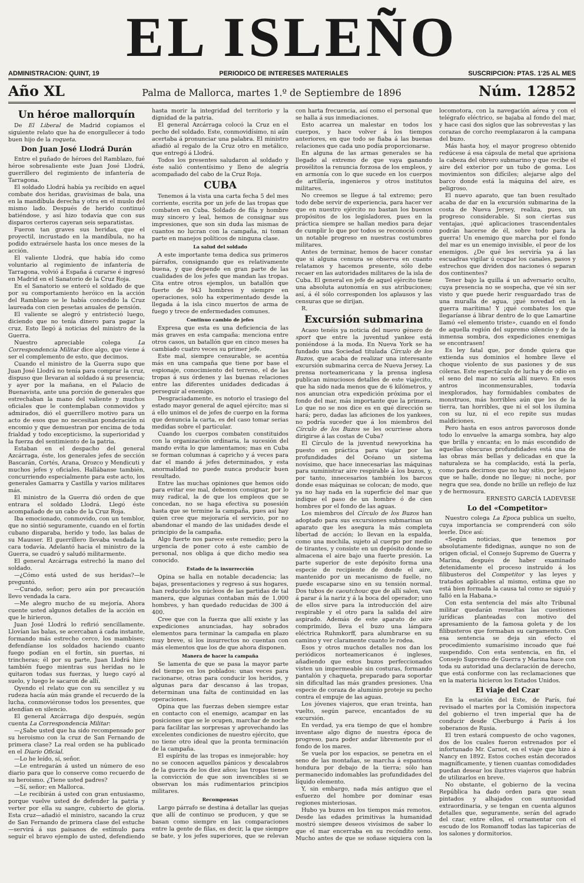EL ISLEÑO
ADMINISTRACION: QUINT, 19 PERIODICO DE INTERESES MATERIALES SUSCRIPCION: PTAS. 1'25 AL MES
Año XL Palma de Mallorca, martes 1.º de Septiembre de 1896 Núm. 12852
Un héroe mallorquín
De El Liberal de Madrid copiamos el siguiente relato que ha de enorgullecer á todo buen hijo de la roqueta.
Don Juan José Llodrá Durán
Entre el puñado de héroes del Ramblazo, fué héroe sobresaliente este Juan José Llodrá, guerrillero del regimiento de infantería de Tarragona.
El soldado Llodrá había ya recibido en aquel combate dos heridas, gravísimas de bala, una en la mandíbula derecha y otra en el muslo del mismo lado. Después de herido continuó batiéndose, y así hizo todavía que con sus disparos certeros cayeran seis separatistas.
Fueron tan graves sus heridas, que el proyectil, incrustado en la mandíbula, no ha podido extraérsele hasta los once meses de la acción.
El valiente Llodrá, que había ido como voluntario al regimiento de infantería de Tarragona, volvió á España á curarse é ingresó en Madrid en el Sanatorio de la Cruz Roja.
En el Sanatorio se enteró el soldado de que por su comportamiento heróico en la acción del Ramblazo se le había concedido la Cruz laureada con cien pesetas anuales de pensión.
El valiente se alegró y entristeció luego, diciendo que no tenía dinero para pagar la cruz. Esto llegó á noticias del ministro de la Guerra.
Nuestro apreciable colega La Correspondencia Militar dice algo, que viene á ser el complemento de esto, que decimos.
Cuando el ministro de la Guerra supo que Juan José Llodrá no tenía para comprar la cruz, dispuso que llevaran al soldado á su presencia; y ayer por la mañana, en el Palacio de Buenavista, ante una porción de generales que estrechaban la mano del valiente y muchos oficiales que le contemplaban conmovidos y admirados, dió el guerrillero motivo para un acto de esos que no necesitan ponderación ni encomio y que demuestran por encima de toda frialdad y todo excepticismo, la superioridad y la fuerza del sentimiento de la patria.
Estaban en el despacho del general Azcárraga, éste, los generales jefes de sección Bascarán, Cortés, Arana, Orozco y Mendicuti y muchos jefes y oficiales. Hallábanse también, concurriendo especialmente para este acto, los generales Gamarra y Castilla y varios militares más.
El ministro de la Guerra dió orden de que entrara el soldado Llodrá. Llegó éste acompañado de un cabo de la Cruz Roja.
Iba emocionado, conmovido, con un temblor, que no sintió seguramente, cuando en el fortín cubano disparaba, herido y todo, las balas de su Mausser. El guerrillero llevaba vendada la cara todavía. Adelantó hacia el ministro de la Guerra, se cuadró y saludó militarmente.
El general Azcárraga estrechó la mano del soldado.
—¿Cómo está usted de sus heridas?—le preguntó.
—Curado, señor; pero aún por precaución llevo vendada la cara.
—Me alegro mucho de su mejoría. Ahora cuente usted algunos detalles de la acción en que le hirieron.
Juan José Llodrá lo refirió sencillamente. Llovían las balas, se acercaban á cada instante, formando más estrecho cerco, los mambises; defendíanse los soldados haciendo cuanto fuego podían en el fortín, sin puertas, ni trincheras; él por su parte, Juan Llodrá hizo también fuego mientras sus heridas no le quitaron todas sus fuerzas, y luego cayó al suelo, y luego le sacaron de allí.
Oyendo el relato que con su sencillez y su rudeza hacía aún más grande el recuerdo de la lucha, conmoviéronse todos los presentes, que atendían en silencio.
El general Azcárraga dijo después, según cuenta La Correspondencia Militar:
—¿Sabe usted que ha sido recompensado por su heroismo con la cruz de San Fernando de primera clase? La real orden se ha publicado en el Diario Oficial.
—Lo he leído, sí, señor.
—Le entregarán á usted un número de eso diario para que lo conserve como recuerdo de su heroismo. ¿Tiene usted padres?
—Sí, señor; en Mallorca.
—Le recibirán á usted con gran entusiasmo, porque vuelve usted de defender la patria y verter por ella su sangre, cubierto de gloria. Esta cruz—añadió el ministro, sacando la cruz de San Fernando de primera clase del estuche—servirá á sus paisanos de estímulo para seguir el bravo ejemplo de usted, defendiendo hasta morir la integridad del territorio y la dignidad de la patria.
El general Azcárraga colocó la Cruz en el pecho del soldado. Este, conmovidísimo, ni aún acertaba á pronunciar una palabra. El ministro añadió al regalo de la Cruz otro en metálico, que entregó á Llodrá.
Todos los presentes saludaron al soldado y éste salió contentísimo y lleno de alegría acompañado del cabo de la Cruz Roja.
CUBA
Tenemos á la vista una carta fecha 5 del mes corriente, escrita por un jefe de las tropas que combaten en Cuba. Soldado de fila y hombre muy sincero y leal, hemos de consignar sus impresiones, que son sin duda las mismas de cuantos no lucran con la campaña, ni toman parte en manejos políticos de ninguna clase.
La salud del soldado
A este importante tema dedica sus primeros párrafos, consignando que es relativamente buena, y que depende en gran parte de las cualidades de los jefes que mandan las tropas. Cita entre otros ejemplos, un batallón que fuerte de 943 hombres y siempre en operaciones, solo ha experimentado desde la llegada á la isla cinco muertos de arma de fuego y trece de enfermedades comunes.
Continuo cambio de jefes
Expresa que esta es una deficiencia de las más graves en esta campaña: menciona entre otros casos, un batallón que en cinco meses ha cambiado cuatro veces su primer jefe.
Este mal, siempre censurable, se acentúa más en una campaña que tiene por base el espionaje, conocimiento del terreno, el de las tropas á sus órdenes y las buenas relaciones entre las diferentes unidades dedicadas á perseguir al enemigo.
Desgraciadamente, es notorio el trasiego del estado mayor general de aquel ejército; mas si á ello unimos el de jefes de cuerpo en la forma que denuncia la carta, es del caso tomar serias medidas sobre el particular.
Cuando los cuerpos combaten constituidos con la organización ordinaria, la sucesión del mando evita lo que lamentamos; mas en Cuba se forman columnas á capricho y á veces para dar el mando á jefes determinados, y esta anormalidad no puede nunca producir buen resultado.
Entre las muchas opiniones que hemos oido para evitar ese mal, debemos consignar, por lo muy radical, la de que los empleos que se concedan, no se haga efectiva su posesión hasta que se termine la campaña, pues así hay quien cree que mejoraría el servicio, por no abandonar el mando de las unidades desde el principio de la campaña.
Algo fuerte nos parece este remedio; pero la urgencia de poner coto á este cambio de personal, nos obliga á que dicho medio sea conocido.
Estado de la insurrección
Opina se halla en notable decadencia; las bajas, presentaciones y regreso á sus hogares, han reducido los núcleos de las partidas de tal manera, que algunas contaban más de 1.000 hombres, y han quedado reducidas de 300 á 400.
Cree que con la fuerza que allí existe y las expediciones anunciadas, hay sobrados elementos para terminar la campaña en plazo muy breve, si los insurrectos no cuentan con más elementos que los de que ahora disponen.
Manera de hacer la campaña
Se lamenta de que se pasa la mayor parte del tiempo en los poblados: unas veces para racionarse, otras para conducir los heridos, y algunas para dar descanso á las tropas, determinan una falta de continuidad en las operaciones.
Opina que las fuerzas deben siempre estar en contacto con el enemigo, acampar en las posiciones que se le ocupen, marchar de noche para facilitar las sorpresas y aprovechando las excelentes condiciones de nuestro ejército, que no tiene otro ideal que la pronta terminación de la campaña.
El espíritu de las tropas es inmejorable: hoy no se conocen aquellos pánicos y descalabros de la guerra de los diez años; las tropas tienen la convicción de que son invencibles si se observan los más rudimentarios principios militares.
Recompensas
Largo párrafo se destina á detallar las quejas que allí de continuo se producen, y que se basan como siempre en las comparaciones entre la gente de filas, es decir, la que siempre se bate, y los jefes superiores, que se relevan con harta frecuencia, así como el personal que se halla á sus inmediaciones.
Esto acarrea un malestar en todos los cuerpos, y hace volver á los tiempos anteriores, en que todo se fiaba á las buenas relaciones que cada uno podía proporcionarse.
En alguna de las armas generales se ha llegado al extremo de que vaya ganando prosélitos la renuncia forzosa de los empleos, y en armonía con lo que sucede en los cuerpos de artillería, ingenieros y otros institutos militares.
No creemos se llegue á tal extremo; pero todo debe servir de experiencia, para hacer ver que en nuestro ejército no bastan los buenos propósitos de los legisladores, pues en la práctica siempre se hallan medios para dejar de cumplir lo que por todos se reconoció como un notable progreso en nuestras costumbres militares.
Antes de terminar, hemos de hacer constar que si alguna censura se observa en cuanto relatamos y hacemos presente, sólo debe recaer en las autoridades militares de la isla de Cuba. El general en jefe de aquel ejército tiene una absoluta autonomía en sus atribuciones; así, á él sólo corresponden los aplausos y las censuras que se dirijan.
R.
Excursión submarina
Acaso tenéis ya noticia del nuevo género de sport que entre la juventud yankee está poniéndose á la moda. En Nueva York se ha fundado una Sociedad titulada Círculo de los Buzos, que acaba de realizar una interesante excursión submarina cerca de Nueva Jersey. La prensa norteamericana y la prensa inglesa publican minuciosos detalles de este viajecito, que ha sido nada menos que de 6 kilómetros, y nos anuncian otra expedición próxima por el fondo del mar, más importante que la primera. Lo que no se nos dice es en qué dirección se hará; pero, dadas las aficiones de los yankees, no podría suceder que á los miembros del Círculo de los Buzos se les ocurriese ahora dirigirse á las costas de Cuba?
El Círculo de la juventud newyorkina ha puesto en práctica para viajar por las profundidades del Océano un sistema novísimo, que hace innecesarias las máquinas para suministrar aire respirable á los buzos, y, por tanto, innecesarios también los barcos donde esas máquinas se colocan; de modo, que ya no hay nada en la superficie del mar que indique el paso de un hombre ó de cien hombres por el fondo de las aguas.
Los miembros del Círculo de los Buzos han adoptado para sus excursiones submarinas un aparato que les asegura la más completa libertad de acción; lo llevan en la espalda, como una mochila, sujeto al cuerpo por medio de tirantes, y consiste en un depósito donde se almacena el aire bajo una fuerte presión. La parte superior de este depósito forma una especie de recipiente de donde el aire, mantenido por un mecanismo de fuelle, no puede escaparse sino en su tensión normal. Dos tubos de caoutchouc que de allí salen, van á parar á la nariz y á la boca del operador; uno de ellos sirve para la introducción del aire respirable y el otro para la salida del aire aspirado. Además de este aparato de aire comprimido, lleva el buzo una lámpara eléctrica Ruhmkorff, para alumbrarse en su camino y ver claramente cuanto le rodea.
Esos y otros muchos detalles nos dan los periódicos norteamericanos é ingleses, añadiendo que estos buzos perfeccionados visten un impermeable sin costuras, formando pantalón y chaqueta, preparado para soportar sin dificultad las más grandes presiones. Una especie de coraza de aluminio proteje su pecho contra el empuje de las aguas.
Los jóvenes viajeros, que eran treinta, han vuelto, según parece, encantados de su excursión.
En verdad, ya era tiempo de que el hombre inventase algo digno de nuestra época de progreso, para poder andar libremente por el fondo de los mares.
Se vuela por los espacios, se penetra en el seno de las montañas, se marcha á espantosa hondura por debajo de la tierra; sólo han permanecido indomables las profundidades del líquido elemento.
Y, sin embargo, nada más antiguo que el esfuerzo del hombre por dominar esas regiones misteriosas.
Hubo ya buzos en los tiempos más remotos. Desde las edades primitivas la humanidad mostró siempre deseos vivísimos de saber lo que el mar encerraba en su recóndito seno. Mucho antes de que se soñase siquiera con la locomotora, con la navegación aérea y con el telégrafo eléctrico, se bajaba al fondo del mar, y hace casi dos siglos que las sobrevestas y las corazas de corcho reemplazaron á la campana del buzo.
Más hasta hoy, el mayor progreso obtenido redúcese á esa cápsula de metal que aprisiona la cabeza del obrero submarino y que recibe el aire del exterior por un tubo de goma. Los movimientos son difíciles; alejarse algo del barco donde está la máquina del aire, es peligroso.
El nuevo aparato, que tan buen resultado acaba de dar en la excursión submarina de la costa de Nueva Jersey, realiza, pues, un progreso considerable. Si son ciertas sus ventajas, ¡qué aplicaciones trascendentales podrán hacerse de él, sobre todo para la guerra! Un enemigo que marcha por el fondo del mar es un enemigo invisible, el peor de los enemigos. ¿De qué les serviría ya á las escuadras vigilar ú ocupar los canales, pasos y estrechos que dividen dos naciones ó separan dos continentes?
Tener bajo la quilla á un adversario oculto, cuya presencia no se sospecha, que vé sin ser visto y que puede herir resguardado tras de una muralla de agua, ¡qué novedad en la guerra marítima! Y ¡qué combates los que llegaríanse á librar dentro de lo que Lamartine llamó «el elemento triste», cuando en el fondo de aquella región del supremo silencio y de la inmensa sombra, dos expediciones enemigas se encontrasen!
Es ley fatal que, por donde quiera que extienda sus dominios el hombre lleve el choque violento de sus pasiones y de sus cóleras. Este espectáculo de lucha y de odio en el seno del mar no sería allí nuevo. En esos antros inconmensurables, todavía inexplorados, hay formidables combates de monstruos, más horribles aún que los de la tierra, tan horribles, que ni el sol los ilumina con su luz, ni el eco repite sus mudas maldiciones.
Pero hasta en esos antros pavorosos donde todo lo envuelve la amarga sombra, hay algo que brilla y encanta; en lo más escondido de aquellas obscuras profundidades está una de las obras más bellas y delicadas en que la naturaleza se ha complacido, está la perla, como para decirnos que no hay sitio, por lejano que se halle, donde no llegue; ni noche, por negra que sea, donde no brille un reflejo de luz y de hermosura.
ERNESTO GARCÍA LADEVESE
Lo del «Competitor»
Nuestro colega La Epoca publica un suelto, cuya importancia se comprenderá con sólo leerle. Dice así:
«Según noticias, que tenemos por absolutamente fidedignas, aunque no son de origen oficial, el Consejo Supremo de Guerra y Marina, después de haber examinado detenidamente el proceso instruido á los filibusteros del Competitor y las leyes y tratados aplicables al mismo, estima que no está bien formada la causa tal como se siguió y falló en la Habana.»
Con esta sentencia del más alto Tribunal militar quedarán resueltas las cuestiones jurídicas planteadas con motivo del apresamiento de la famosa goleta y de los filibusteros que formaban su cargamento. Con esa sentencia se deja sin efecto el procedimiento sumarísimo incoado que fué suspendido. Con esta sentencia, en fin, el Consejo Supremo de Guerra y Marina hace con toda su autoridad una declaración de derecho, que está conforme con las reclamaciones que en la materia hicieron los Estados Unidos.
El viaje del Czar
En la estación del Este, de París, fué revisado el martes por la Comisión inspectora del gobierno el tren imperial que ha de conducir desde Cherburgo á París á los soberanos de Rusia.
El tren estará compuesto de ocho vagones, dos de los cuales fueron estrenados por el infortunado Mr. Carnot, en el viaje que hizo á Nancy en 1892. Estos coches están decorados magníficamente, y tienen cuantas comodidades puedan desear los ilustres viajeros que habrán de utilizarlos en breve.
No obstante, el gobierno de la vecina República ha dado orden para que sean pintados y alhajados con suntuosidad extraordinaria, y se tengan en cuenta algunos detalles que, seguramente, serán del agrado del czar, entre ellos, el ornamentar con el escudo de los Romanoff todas las tapicerías de los salones y dormitorios.